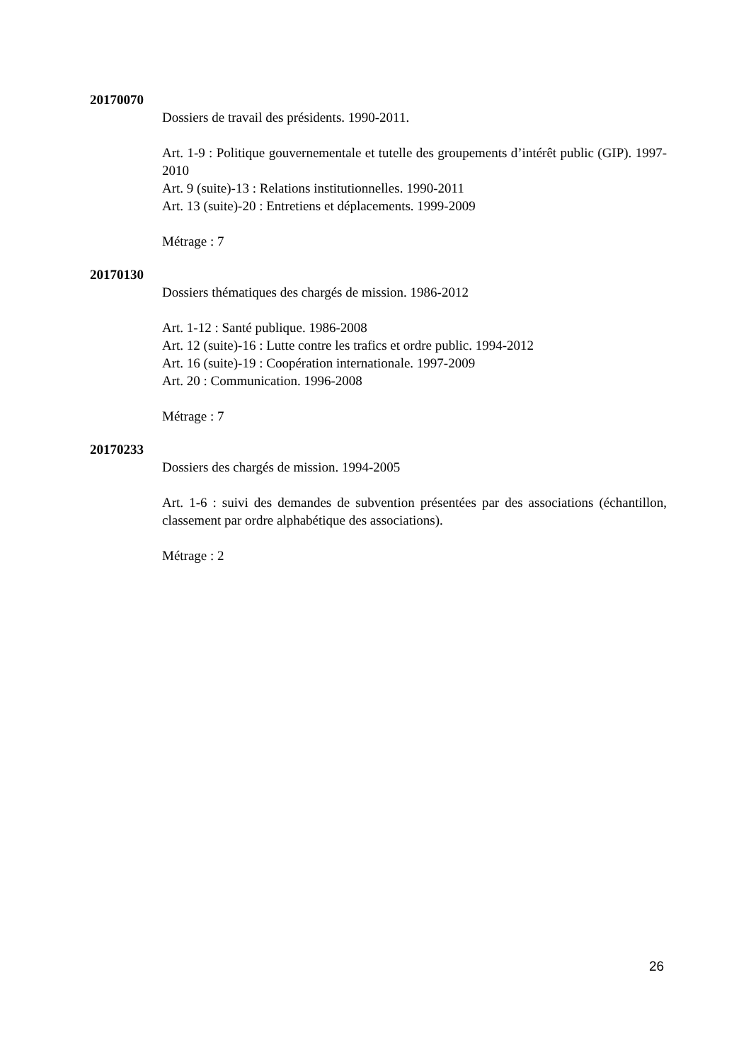20170070
Dossiers de travail des présidents. 1990-2011.
Art. 1-9 : Politique gouvernementale et tutelle des groupements d’intérêt public (GIP). 1997-2010
Art. 9 (suite)-13 : Relations institutionnelles. 1990-2011
Art. 13 (suite)-20 : Entretiens et déplacements. 1999-2009
Métrage : 7
20170130
Dossiers thématiques des chargés de mission. 1986-2012
Art. 1-12 : Santé publique. 1986-2008
Art. 12 (suite)-16 : Lutte contre les trafics et ordre public. 1994-2012
Art. 16 (suite)-19 : Coopération internationale. 1997-2009
Art. 20 : Communication. 1996-2008
Métrage : 7
20170233
Dossiers des chargés de mission. 1994-2005
Art. 1-6 : suivi des demandes de subvention présentées par des associations (échantillon, classement par ordre alphabétique des associations).
Métrage : 2
26